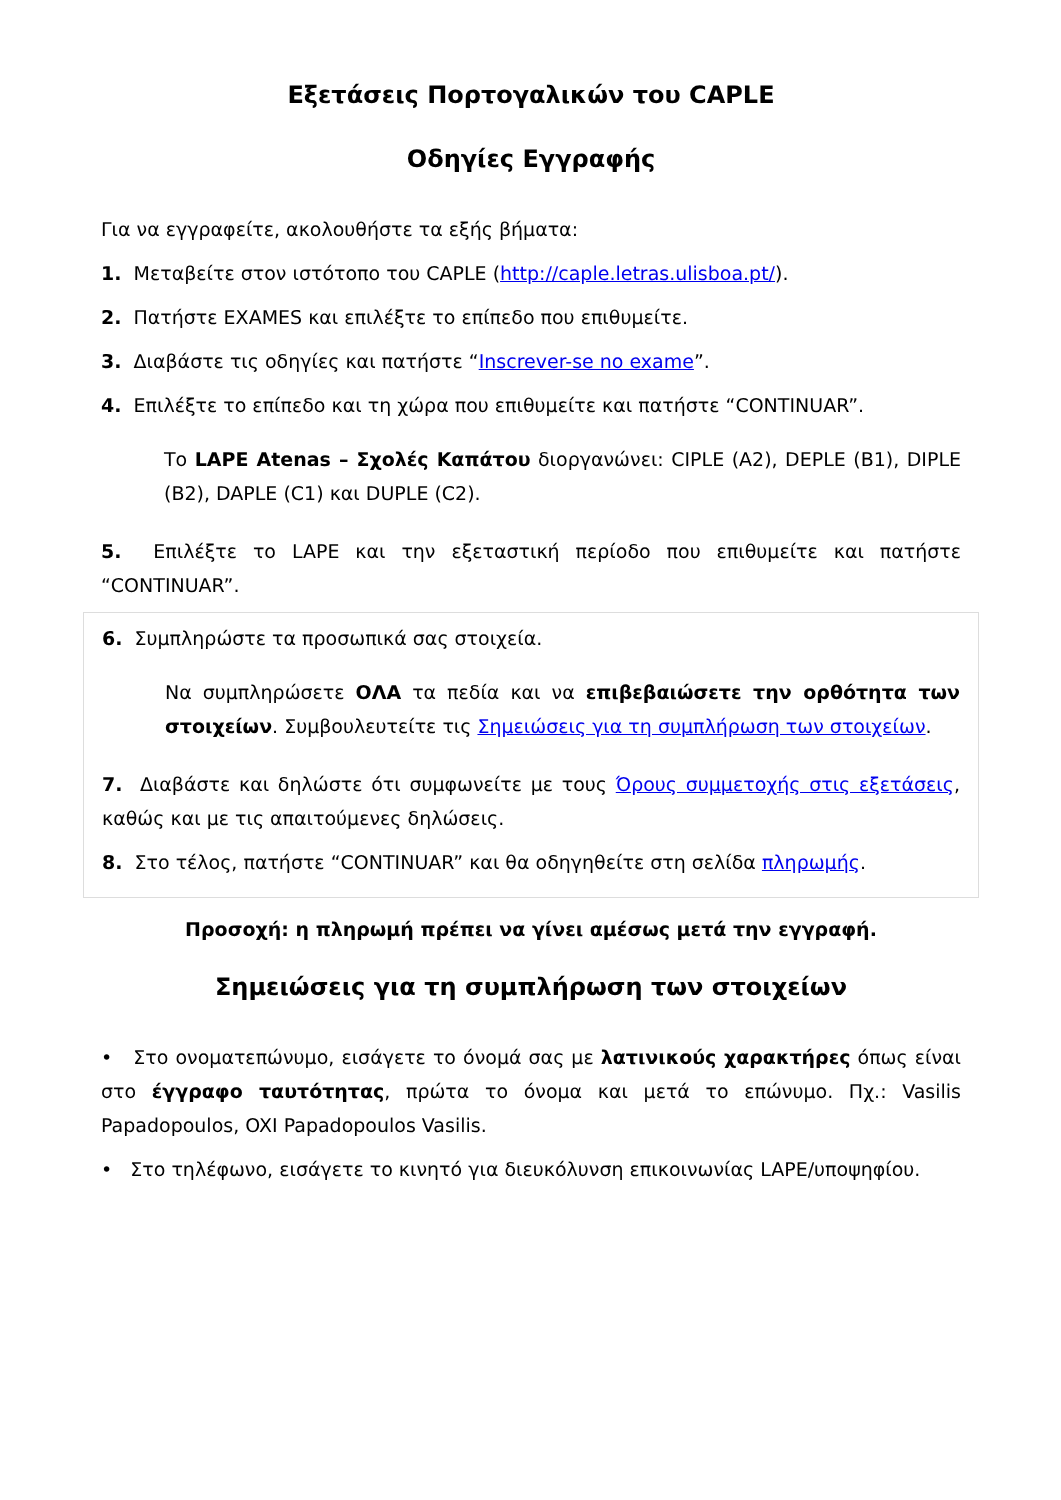Εξετάσεις Πορτογαλικών του CAPLE
Οδηγίες Εγγραφής
Για να εγγραφείτε, ακολουθήστε τα εξής βήματα:
1. Μεταβείτε στον ιστότοπο του CAPLE (http://caple.letras.ulisboa.pt/).
2. Πατήστε EXAMES και επιλέξτε το επίπεδο που επιθυμείτε.
3. Διαβάστε τις οδηγίες και πατήστε “Inscrever-se no exame”.
4. Επιλέξτε το επίπεδο και τη χώρα που επιθυμείτε και πατήστε “CONTINUAR”.
Το LAPE Atenas – Σχολές Καπάτου διοργανώνει: CIPLE (A2), DEPLE (B1), DIPLE (B2), DAPLE (C1) και DUPLE (C2).
5. Επιλέξτε το LAPE και την εξεταστική περίοδο που επιθυμείτε και πατήστε “CONTINUAR”.
6. Συμπληρώστε τα προσωπικά σας στοιχεία.
Να συμπληρώσετε ΟΛΑ τα πεδία και να επιβεβαιώσετε την ορθότητα των στοιχείων. Συμβουλευτείτε τις Σημειώσεις για τη συμπλήρωση των στοιχείων.
7. Διαβάστε και δηλώστε ότι συμφωνείτε με τους Όρους συμμετοχής στις εξετάσεις, καθώς και με τις απαιτούμενες δηλώσεις.
8. Στο τέλος, πατήστε “CONTINUAR” και θα οδηγηθείτε στη σελίδα πληρωμής.
Προσοχή: η πληρωμή πρέπει να γίνει αμέσως μετά την εγγραφή.
Σημειώσεις για τη συμπλήρωση των στοιχείων
• Στο ονοματεπώνυμο, εισάγετε το όνομά σας με λατινικούς χαρακτήρες όπως είναι στο έγγραφο ταυτότητας, πρώτα το όνομα και μετά το επώνυμο. Πχ.: Vasilis Papadopoulos, OXI Papadopoulos Vasilis.
• Στο τηλέφωνο, εισάγετε το κινητό για διευκόλυνση επικοινωνίας LAPE/υποψηφίου.